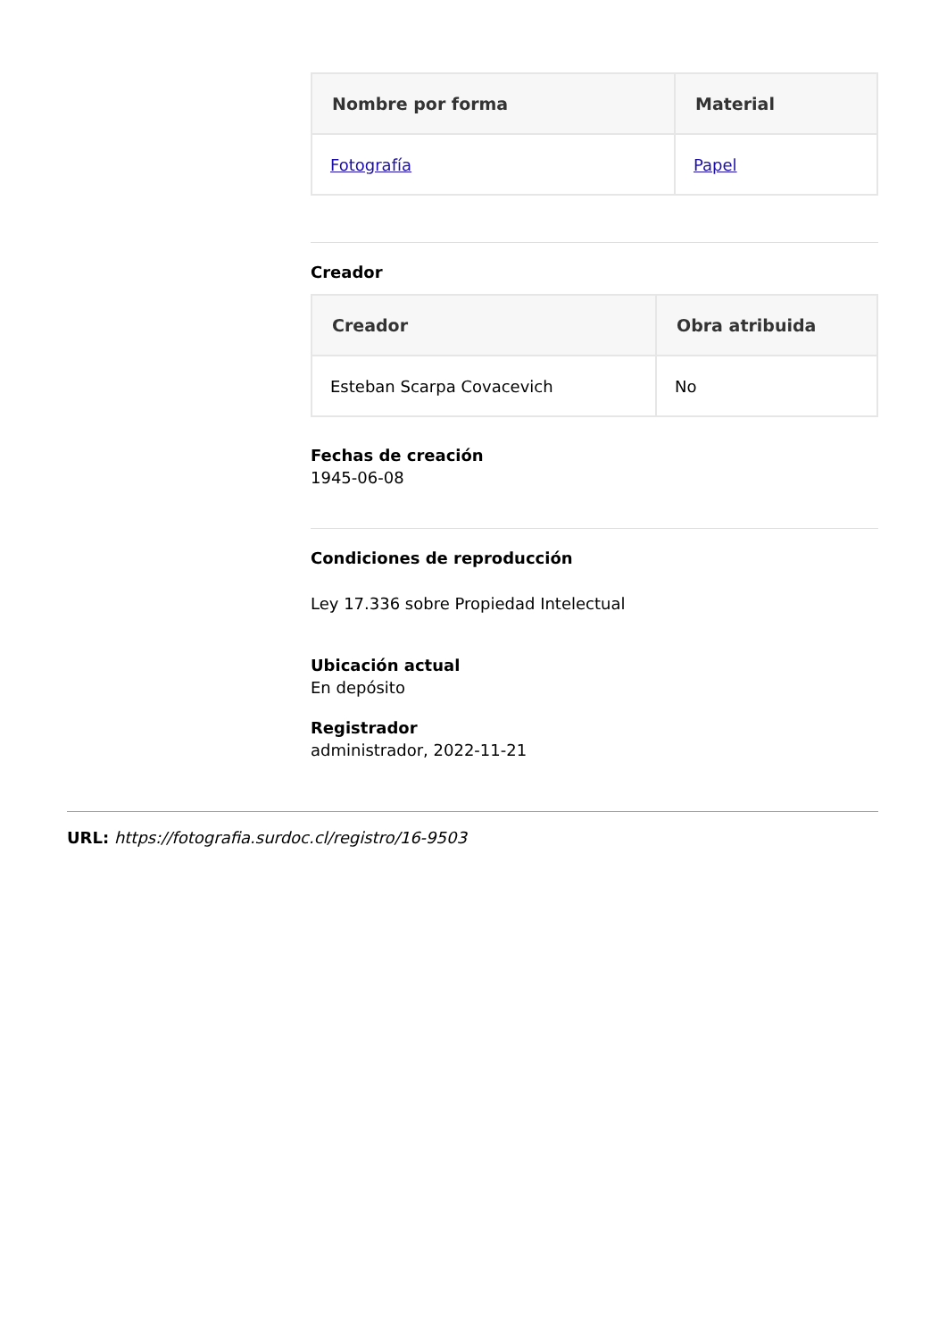| Nombre por forma | Material |
| --- | --- |
| Fotografía | Papel |
Creador
| Creador | Obra atribuida |
| --- | --- |
| Esteban Scarpa Covacevich | No |
Fechas de creación
1945-06-08
Condiciones de reproducción
Ley 17.336 sobre Propiedad Intelectual
Ubicación actual
En depósito
Registrador
administrador, 2022-11-21
URL: https://fotografia.surdoc.cl/registro/16-9503